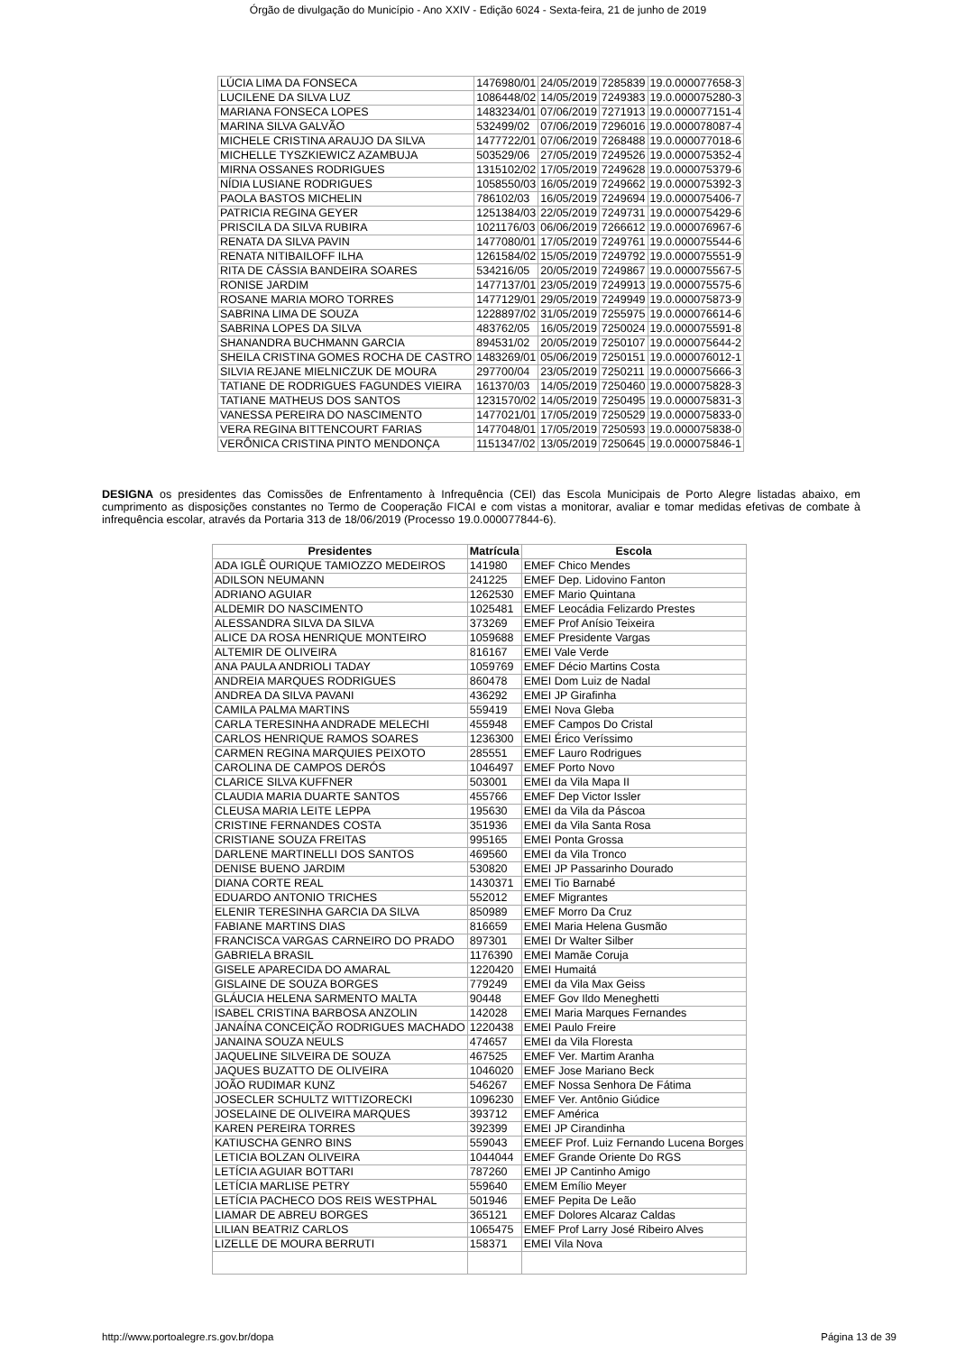Órgão de divulgação do Município - Ano XXIV - Edição 6024 - Sexta-feira, 21 de junho de 2019
| LÚCIA LIMA DA FONSECA | 1476980/01 | 24/05/2019 | 7285839 | 19.0.000077658-3 |
| LUCILENE DA SILVA LUZ | 1086448/02 | 14/05/2019 | 7249383 | 19.0.000075280-3 |
| MARIANA FONSECA LOPES | 1483234/01 | 07/06/2019 | 7271913 | 19.0.000077151-4 |
| MARINA SILVA GALVÃO | 532499/02 | 07/06/2019 | 7296016 | 19.0.000078087-4 |
| MICHELE CRISTINA ARAUJO DA SILVA | 1477722/01 | 07/06/2019 | 7268488 | 19.0.000077018-6 |
| MICHELLE TYSZKIEWICZ AZAMBUJA | 503529/06 | 27/05/2019 | 7249526 | 19.0.000075352-4 |
| MIRNA OSSANES RODRIGUES | 1315102/02 | 17/05/2019 | 7249628 | 19.0.000075379-6 |
| NÍDIA LUSIANE RODRIGUES | 1058550/03 | 16/05/2019 | 7249662 | 19.0.000075392-3 |
| PAOLA BASTOS MICHELIN | 786102/03 | 16/05/2019 | 7249694 | 19.0.000075406-7 |
| PATRICIA REGINA GEYER | 1251384/03 | 22/05/2019 | 7249731 | 19.0.000075429-6 |
| PRISCILA DA SILVA RUBIRA | 1021176/03 | 06/06/2019 | 7266612 | 19.0.000076967-6 |
| RENATA DA SILVA PAVIN | 1477080/01 | 17/05/2019 | 7249761 | 19.0.000075544-6 |
| RENATA NITIBAILOFF ILHA | 1261584/02 | 15/05/2019 | 7249792 | 19.0.000075551-9 |
| RITA DE CÁSSIA BANDEIRA SOARES | 534216/05 | 20/05/2019 | 7249867 | 19.0.000075567-5 |
| RONISE JARDIM | 1477137/01 | 23/05/2019 | 7249913 | 19.0.000075575-6 |
| ROSANE MARIA MORO TORRES | 1477129/01 | 29/05/2019 | 7249949 | 19.0.000075873-9 |
| SABRINA LIMA DE SOUZA | 1228897/02 | 31/05/2019 | 7255975 | 19.0.000076614-6 |
| SABRINA LOPES DA SILVA | 483762/05 | 16/05/2019 | 7250024 | 19.0.000075591-8 |
| SHANANDRA BUCHMANN GARCIA | 894531/02 | 20/05/2019 | 7250107 | 19.0.000075644-2 |
| SHEILA CRISTINA GOMES ROCHA DE CASTRO | 1483269/01 | 05/06/2019 | 7250151 | 19.0.000076012-1 |
| SILVIA REJANE MIELNICZUK DE MOURA | 297700/04 | 23/05/2019 | 7250211 | 19.0.000075666-3 |
| TATIANE DE RODRIGUES FAGUNDES VIEIRA | 161370/03 | 14/05/2019 | 7250460 | 19.0.000075828-3 |
| TATIANE MATHEUS DOS SANTOS | 1231570/02 | 14/05/2019 | 7250495 | 19.0.000075831-3 |
| VANESSA PEREIRA DO NASCIMENTO | 1477021/01 | 17/05/2019 | 7250529 | 19.0.000075833-0 |
| VERA REGINA BITTENCOURT FARIAS | 1477048/01 | 17/05/2019 | 7250593 | 19.0.000075838-0 |
| VERÔNICA CRISTINA PINTO MENDONÇA | 1151347/02 | 13/05/2019 | 7250645 | 19.0.000075846-1 |
DESIGNA os presidentes das Comissões de Enfrentamento à Infrequência (CEI) das Escola Municipais de Porto Alegre listadas abaixo, em cumprimento as disposições constantes no Termo de Cooperação FICAI e com vistas a monitorar, avaliar e tomar medidas efetivas de combate à infrequência escolar, através da Portaria 313 de 18/06/2019 (Processo 19.0.000077844-6).
| Presidentes | Matrícula | Escola |
| --- | --- | --- |
| ADA IGLÊ OURIQUE TAMIOZZO MEDEIROS | 141980 | EMEF Chico Mendes |
| ADILSON NEUMANN | 241225 | EMEF Dep. Lidovino Fanton |
| ADRIANO AGUIAR | 1262530 | EMEF Mario Quintana |
| ALDEMIR DO NASCIMENTO | 1025481 | EMEF Leocádia Felizardo Prestes |
| ALESSANDRA SILVA DA SILVA | 373269 | EMEF Prof Anísio Teixeira |
| ALICE DA ROSA HENRIQUE MONTEIRO | 1059688 | EMEF Presidente Vargas |
| ALTEMIR DE OLIVEIRA | 816167 | EMEI Vale Verde |
| ANA PAULA ANDRIOLI TADAY | 1059769 | EMEF Décio Martins Costa |
| ANDREIA MARQUES RODRIGUES | 860478 | EMEI Dom Luiz de Nadal |
| ANDREA DA SILVA PAVANI | 436292 | EMEI JP Girafinha |
| CAMILA PALMA MARTINS | 559419 | EMEI Nova Gleba |
| CARLA TERESINHA ANDRADE MELECHI | 455948 | EMEF Campos Do Cristal |
| CARLOS HENRIQUE RAMOS SOARES | 1236300 | EMEI Érico Veríssimo |
| CARMEN REGINA MARQUIES PEIXOTO | 285551 | EMEF Lauro Rodrigues |
| CAROLINA DE CAMPOS DERÓS | 1046497 | EMEF Porto Novo |
| CLARICE SILVA KUFFNER | 503001 | EMEI da Vila Mapa II |
| CLAUDIA MARIA DUARTE SANTOS | 455766 | EMEF Dep Victor Issler |
| CLEUSA MARIA LEITE LEPPA | 195630 | EMEI da Vila da Páscoa |
| CRISTINE FERNANDES COSTA | 351936 | EMEI da Vila Santa Rosa |
| CRISTIANE SOUZA FREITAS | 995165 | EMEI Ponta Grossa |
| DARLENE MARTINELLI DOS SANTOS | 469560 | EMEI da Vila Tronco |
| DENISE BUENO JARDIM | 530820 | EMEI JP Passarinho Dourado |
| DIANA CORTE REAL | 1430371 | EMEI Tio Barnabé |
| EDUARDO ANTONIO TRICHES | 552012 | EMEF Migrantes |
| ELENIR TERESINHA GARCIA DA SILVA | 850989 | EMEF Morro Da Cruz |
| FABIANE MARTINS DIAS | 816659 | EMEI Maria Helena Gusmão |
| FRANCISCA VARGAS CARNEIRO DO PRADO | 897301 | EMEI Dr Walter Silber |
| GABRIELA BRASIL | 1176390 | EMEI Mamãe Coruja |
| GISELE APARECIDA DO AMARAL | 1220420 | EMEI Humaitá |
| GISLAINE DE SOUZA BORGES | 779249 | EMEI da Vila Max Geiss |
| GLÁUCIA HELENA SARMENTO MALTA | 90448 | EMEF Gov Ildo Meneghetti |
| ISABEL CRISTINA BARBOSA ANZOLIN | 142028 | EMEI Maria Marques Fernandes |
| JANAÍNA CONCEIÇÃO RODRIGUES MACHADO | 1220438 | EMEI Paulo Freire |
| JANAINA SOUZA NEULS | 474657 | EMEI da Vila Floresta |
| JAQUELINE SILVEIRA DE SOUZA | 467525 | EMEF Ver. Martim Aranha |
| JAQUES BUZATTO DE OLIVEIRA | 1046020 | EMEF Jose Mariano Beck |
| JOÃO RUDIMAR KUNZ | 546267 | EMEF Nossa Senhora De Fátima |
| JOSECLER SCHULTZ WITTIZORECKI | 1096230 | EMEF Ver. Antônio Giúdice |
| JOSELAINE DE OLIVEIRA MARQUES | 393712 | EMEF América |
| KAREN PEREIRA TORRES | 392399 | EMEI JP Cirandinha |
| KATIUSCHA GENRO BINS | 559043 | EMEEF Prof. Luiz Fernando Lucena Borges |
| LETICIA BOLZAN OLIVEIRA | 1044044 | EMEF Grande Oriente Do RGS |
| LETÍCIA AGUIAR BOTTARI | 787260 | EMEI JP Cantinho Amigo |
| LETÍCIA MARLISE PETRY | 559640 | EMEM Emílio Meyer |
| LETÍCIA PACHECO DOS REIS WESTPHAL | 501946 | EMEF Pepita De Leão |
| LIAMAR DE ABREU BORGES | 365121 | EMEF Dolores Alcaraz Caldas |
| LILIAN BEATRIZ CARLOS | 1065475 | EMEF Prof Larry José Ribeiro Alves |
| LIZELLE DE MOURA BERRUTI | 158371 | EMEI Vila Nova |
http://www.portoalegre.rs.gov.br/dopa Página 13 de 39